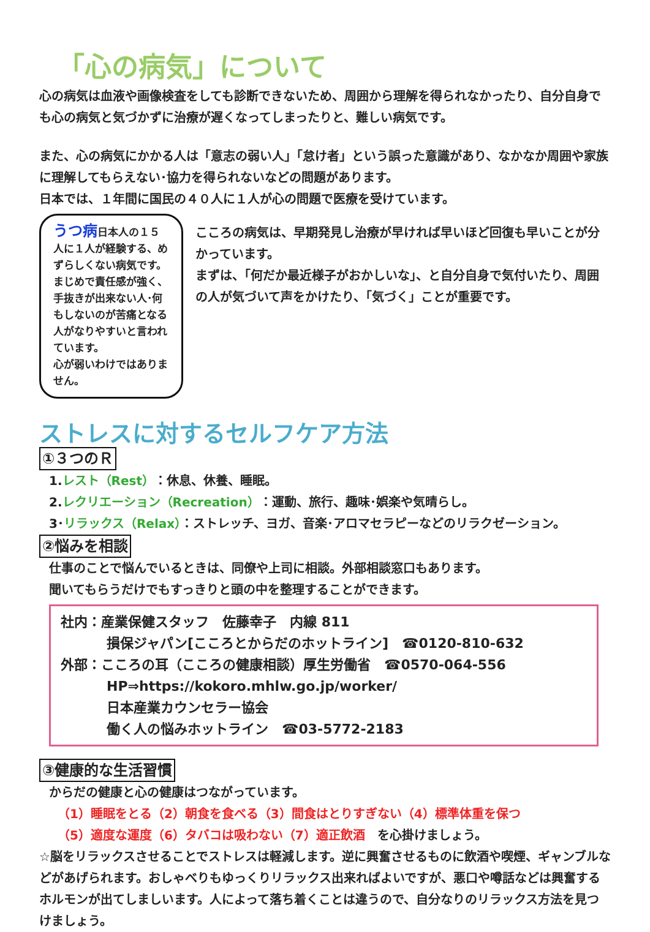「心の病気」について
心の病気は血液や画像検査をしても診断できないため、周囲から理解を得られなかったり、自分自身でも心の病気と気づかずに治療が遅くなってしまったりと、難しい病気です。
また、心の病気にかかる人は「意志の弱い人」「怠け者」という誤った意識があり、なかなか周囲や家族に理解してもらえない･協力を得られないなどの問題があります。
日本では、１年間に国民の４０人に１人が心の問題で医療を受けています。
うつ病日本人の１５人に１人が経験する、めずらしくない病気です。まじめで責任感が強く、手抜きが出来ない人･何もしないのが苦痛となる人がなりやすいと言われています。
心が弱いわけではありません。
こころの病気は、早期発見し治療が早ければ早いほど回復も早いことが分かっています。
まずは、「何だか最近様子がおかしいな」、と自分自身で気付いたり、周囲の人が気づいて声をかけたり、「気づく」ことが重要です。
ストレスに対するセルフケア方法
①３つのＲ
1.レスト（Rest）：休息、休養、睡眠。
2.レクリエーション（Recreation）：運動、旅行、趣味･娯楽や気晴らし。
3･リラックス（Relax）：ストレッチ、ヨガ、音楽･アロマセラピーなどのリラクゼーション。
②悩みを相談
仕事のことで悩んでいるときは、同僚や上司に相談。外部相談窓口もあります。
聞いてもらうだけでもすっきりと頭の中を整理することができます。
社内：産業保健スタッフ　佐藤幸子　内線 811
損保ジャパン[こころとからだのホットライン]　☎0120-810-632
外部：こころの耳（こころの健康相談）厚生労働省　☎0570-064-556
HP⇒https://kokoro.mhlw.go.jp/worker/
日本産業カウンセラー協会
働く人の悩みホットライン　☎03-5772-2183
③健康的な生活習慣
からだの健康と心の健康はつながっています。
（1）睡眠をとる（2）朝食を食べる（3）間食はとりすぎない（4）標準体重を保つ
（5）適度な運度（6）タバコは吸わない（7）適正飲酒　を心掛けましょう。
☆脳をリラックスさせることでストレスは軽減します。逆に興奮させるものに飲酒や喫煙、ギャンブルなどがあげられます。おしゃべりもゆっくりリラックス出来ればよいですが、悪口や噂話などは興奮するホルモンが出てしましいます。人によって落ち着くことは違うので、自分なりのリラックス方法を見つけましょう。